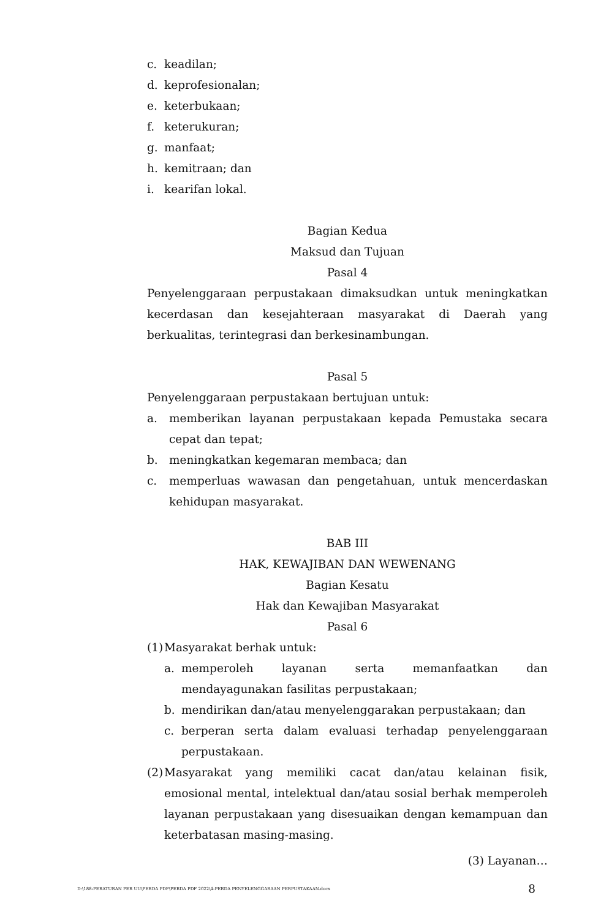c. keadilan;
d. keprofesionalan;
e. keterbukaan;
f. keterukuran;
g. manfaat;
h. kemitraan; dan
i. kearifan lokal.
Bagian Kedua
Maksud dan Tujuan
Pasal 4
Penyelenggaraan perpustakaan dimaksudkan untuk meningkatkan kecerdasan dan kesejahteraan masyarakat di Daerah yang berkualitas, terintegrasi dan berkesinambungan.
Pasal 5
Penyelenggaraan perpustakaan bertujuan untuk:
a. memberikan layanan perpustakaan kepada Pemustaka secara cepat dan tepat;
b. meningkatkan kegemaran membaca; dan
c. memperluas wawasan dan pengetahuan, untuk mencerdaskan kehidupan masyarakat.
BAB III
HAK, KEWAJIBAN DAN WEWENANG
Bagian Kesatu
Hak dan Kewajiban Masyarakat
Pasal 6
(1) Masyarakat berhak untuk:
a. memperoleh layanan serta memanfaatkan dan mendayagunakan fasilitas perpustakaan;
b. mendirikan dan/atau menyelenggarakan perpustakaan; dan
c. berperan serta dalam evaluasi terhadap penyelenggaraan perpustakaan.
(2) Masyarakat yang memiliki cacat dan/atau kelainan fisik, emosional mental, intelektual dan/atau sosial berhak memperoleh layanan perpustakaan yang disesuaikan dengan kemampuan dan keterbatasan masing-masing.
(3) Layanan…
D:\188-PERATURAN PER UU\PERDA PDF\PERDA PDF 2022\4-PERDA PENYELENGGARAAN PERPUSTAKAAN.docx 8